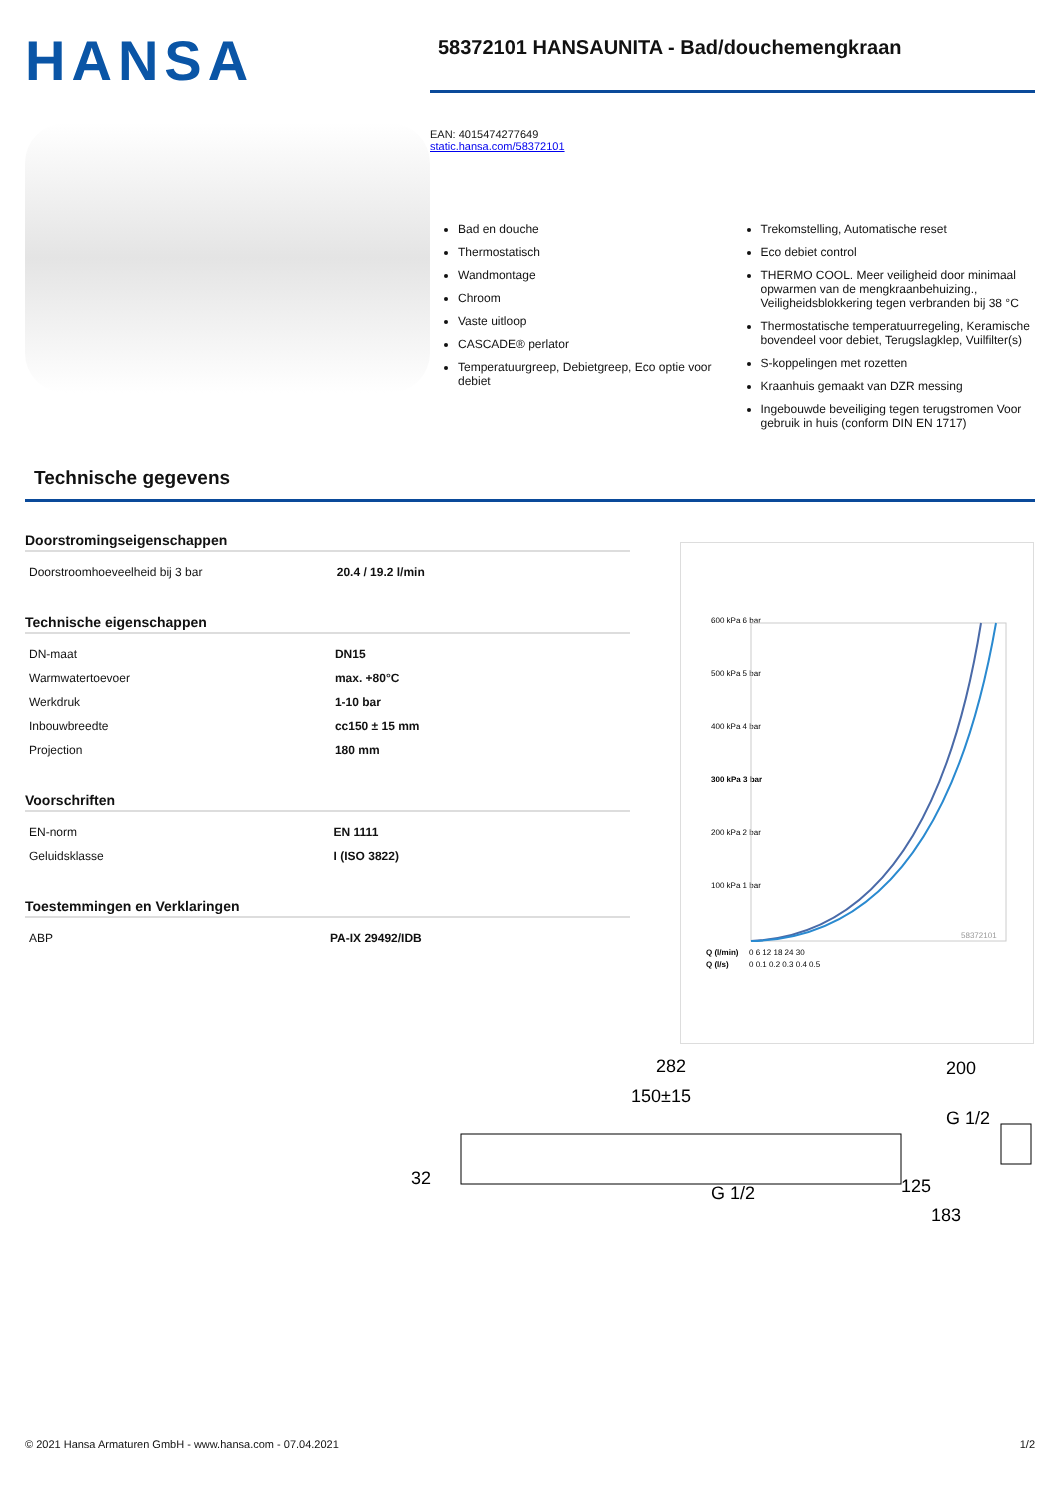HANSA
58372101 HANSAUNITA - Bad/douchemengkraan
EAN: 4015474277649
static.hansa.com/58372101
Bad en douche
Thermostatisch
Wandmontage
Chroom
Vaste uitloop
CASCADE® perlator
Temperatuurgreep, Debietgreep, Eco optie voor debiet
Trekomstelling, Automatische reset
Eco debiet control
THERMO COOL. Meer veiligheid door minimaal opwarmen van de mengkraanbehuizing., Veiligheidsblokkering tegen verbranden bij 38 °C
Thermostatische temperatuurregeling, Keramische bovendeel voor debiet, Terugslagklep, Vuilfilter(s)
S-koppelingen met rozetten
Kraanhuis gemaakt van DZR messing
Ingebouwde beveiliging tegen terugstromen Voor gebruik in huis (conform DIN EN 1717)
Technische gegevens
Doorstromingseigenschappen
| Doorstroomhoeveelheid bij 3 bar | 20.4 / 19.2 l/min |
Technische eigenschappen
| DN-maat | DN15 |
| Warmwatertoevoer | max. +80°C |
| Werkdruk | 1-10 bar |
| Inbouwbreedte | cc150 ± 15 mm |
| Projection | 180 mm |
Voorschriften
| EN-norm | EN 1111 |
| Geluidsklasse | I (ISO 3822) |
Toestemmingen en Verklaringen
| ABP | PA-IX 29492/IDB |
600 kPa 6 bar
500 kPa 5 bar
400 kPa 4 bar
300 kPa 3 bar
200 kPa 2 bar
100 kPa 1 bar
58372101
Q (l/min)
0 6 12 18 24 30
Q (l/s)
0 0.1 0.2 0.3 0.4 0.5
282
150±15
32
G 1/2
200
G 1/2
125
183
© 2021 Hansa Armaturen GmbH - www.hansa.com - 07.04.2021 1/2